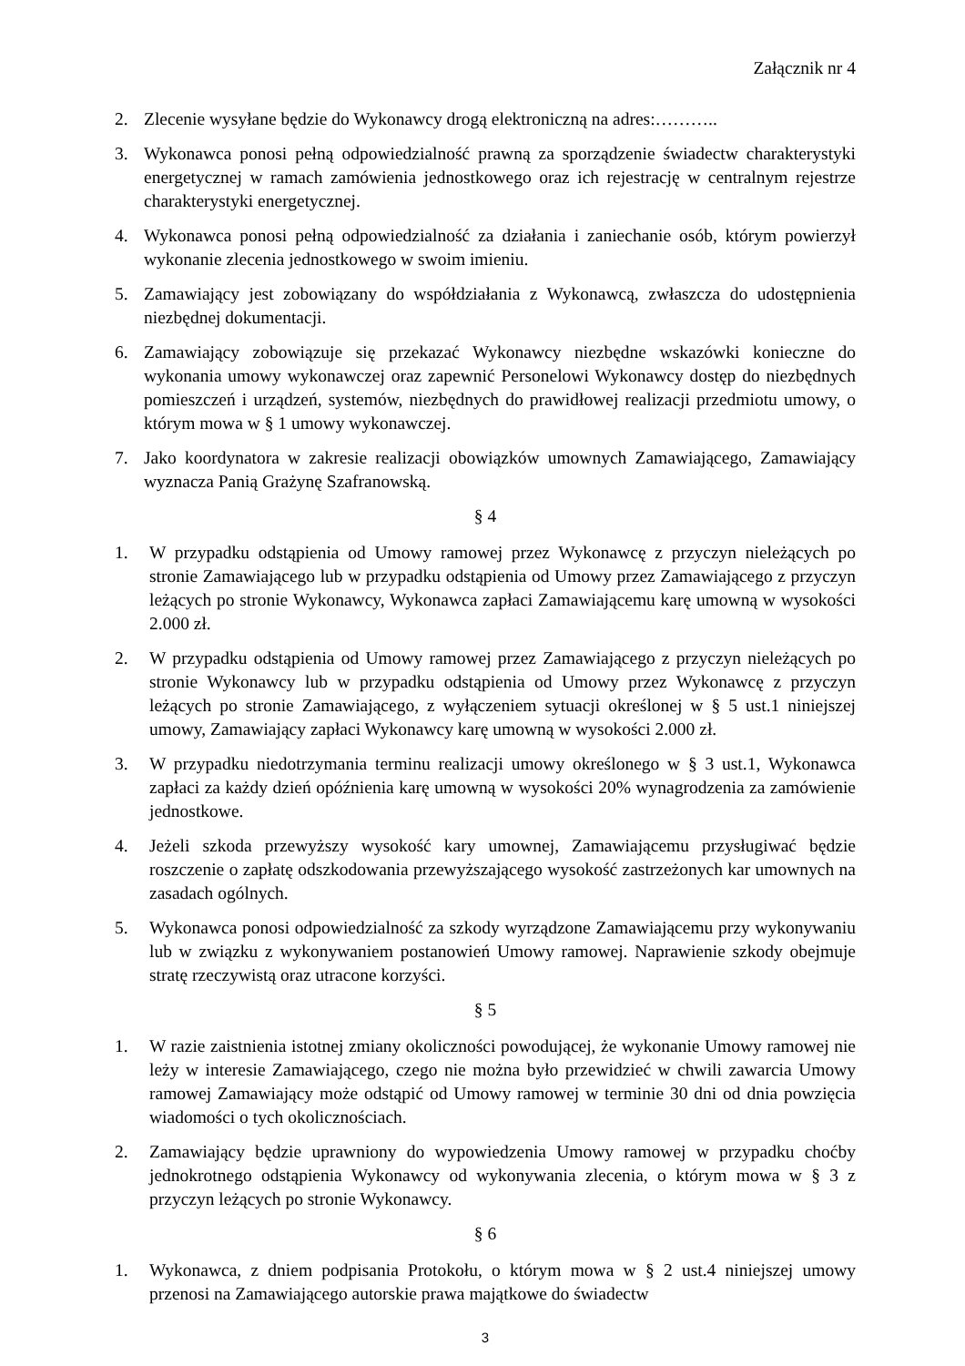Załącznik nr 4
2. Zlecenie wysyłane będzie do Wykonawcy drogą elektroniczną na adres:………..
3. Wykonawca ponosi pełną odpowiedzialność prawną za sporządzenie świadectw charakterystyki energetycznej w ramach zamówienia jednostkowego oraz ich rejestrację w centralnym rejestrze charakterystyki energetycznej.
4. Wykonawca ponosi pełną odpowiedzialność za działania i zaniechanie osób, którym powierzył wykonanie zlecenia jednostkowego w swoim imieniu.
5. Zamawiający jest zobowiązany do współdziałania z Wykonawcą, zwłaszcza do udostępnienia niezbędnej dokumentacji.
6. Zamawiający zobowiązuje się przekazać Wykonawcy niezbędne wskazówki konieczne do wykonania umowy wykonawczej oraz zapewnić Personelowi Wykonawcy dostęp do niezbędnych pomieszczeń i urządzeń, systemów, niezbędnych do prawidłowej realizacji przedmiotu umowy, o którym mowa w § 1 umowy wykonawczej.
7. Jako koordynatora w zakresie realizacji obowiązków umownych Zamawiającego, Zamawiający wyznacza Panią Grażynę Szafranowską.
§ 4
1. W przypadku odstąpienia od Umowy ramowej przez Wykonawcę z przyczyn nieleżących po stronie Zamawiającego lub w przypadku odstąpienia od Umowy przez Zamawiającego z przyczyn leżących po stronie Wykonawcy, Wykonawca zapłaci Zamawiającemu karę umowną w wysokości 2.000 zł.
2. W przypadku odstąpienia od Umowy ramowej przez Zamawiającego z przyczyn nieleżących po stronie Wykonawcy lub w przypadku odstąpienia od Umowy przez Wykonawcę z przyczyn leżących po stronie Zamawiającego, z wyłączeniem sytuacji określonej w § 5 ust.1 niniejszej umowy, Zamawiający zapłaci Wykonawcy karę umowną w wysokości 2.000 zł.
3. W przypadku niedotrzymania terminu realizacji umowy określonego w § 3 ust.1, Wykonawca zapłaci za każdy dzień opóźnienia karę umowną w wysokości 20% wynagrodzenia za zamówienie jednostkowe.
4. Jeżeli szkoda przewyższy wysokość kary umownej, Zamawiającemu przysługiwać będzie roszczenie o zapłatę odszkodowania przewyższającego wysokość zastrzeżonych kar umownych na zasadach ogólnych.
5. Wykonawca ponosi odpowiedzialność za szkody wyrządzone Zamawiającemu przy wykonywaniu lub w związku z wykonywaniem postanowień Umowy ramowej. Naprawienie szkody obejmuje stratę rzeczywistą oraz utracone korzyści.
§ 5
1. W razie zaistnienia istotnej zmiany okoliczności powodującej, że wykonanie Umowy ramowej nie leży w interesie Zamawiającego, czego nie można było przewidzieć w chwili zawarcia Umowy ramowej Zamawiający może odstąpić od Umowy ramowej w terminie 30 dni od dnia powzięcia wiadomości o tych okolicznościach.
2. Zamawiający będzie uprawniony do wypowiedzenia Umowy ramowej w przypadku choćby jednokrotnego odstąpienia Wykonawcy od wykonywania zlecenia, o którym mowa w § 3 z przyczyn leżących po stronie Wykonawcy.
§ 6
1. Wykonawca, z dniem podpisania Protokołu, o którym mowa w § 2 ust.4 niniejszej umowy przenosi na Zamawiającego autorskie prawa majątkowe do świadectw
3